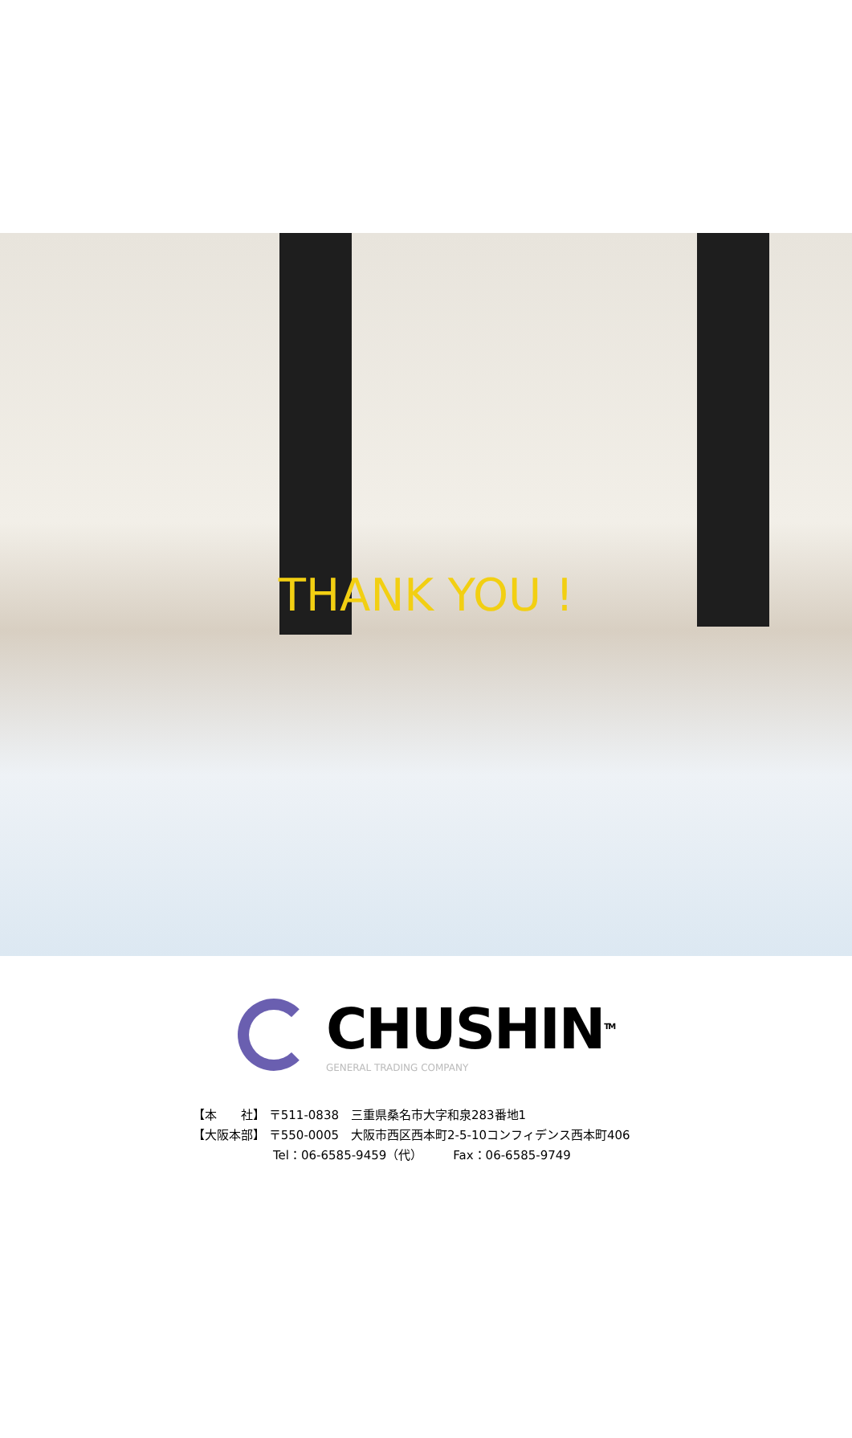THANK YOU !
CHUSHIN<sup>TM</sup>
GENERAL TRADING COMPANY
【本　　社】 〒511-0838　三重県桑名市大字和泉283番地1
【大阪本部】 〒550-0005　大阪市西区西本町2-5-10コンフィデンス西本町406
Tel：06-6585-9459（代）　　　Fax：06-6585-9749